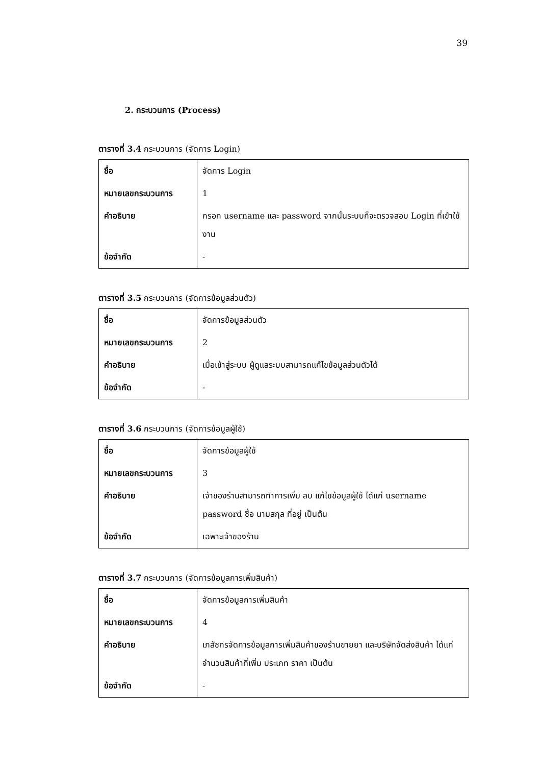39
2. กระบวนการ (Process)
ตารางที่ 3.4 กระบวนการ (จัดการ Login)
| ชื่อ | จัดการ Login |
| หมายเลขกระบวนการ | 1 |
| คำอธิบาย | กรอก username และ password จากนั้นระบบก็จะตรวจสอบ Login ที่เข้าใช้งาน |
| ข้อจำกัด | - |
ตารางที่ 3.5 กระบวนการ (จัดการข้อมูลส่วนตัว)
| ชื่อ | จัดการข้อมูลส่วนตัว |
| หมายเลขกระบวนการ | 2 |
| คำอธิบาย | เมื่อเข้าสู่ระบบ ผู้ดูแลระบบสามารถแก้ไขข้อมูลส่วนตัวได้ |
| ข้อจำกัด | - |
ตารางที่ 3.6 กระบวนการ (จัดการข้อมูลผู้ใช้)
| ชื่อ | จัดการข้อมูลผู้ใช้ |
| หมายเลขกระบวนการ | 3 |
| คำอธิบาย | เจ้าของร้านสามารถทำการเพิ่ม ลบ แก้ไขข้อมูลผู้ใช้ ได้แก่ username password ชื่อ นามสกุล ที่อยู่ เป็นต้น |
| ข้อจำกัด | เฉพาะเจ้าของร้าน |
ตารางที่ 3.7 กระบวนการ (จัดการข้อมูลการเพิ่มสินค้า)
| ชื่อ | จัดการข้อมูลการเพิ่มสินค้า |
| หมายเลขกระบวนการ | 4 |
| คำอธิบาย | เภสัชกรจัดการข้อมูลการเพิ่มสินค้าของร้านขายยา และบริษัทจัดส่งสินค้า ได้แก่ จำนวนสินค้าที่เพิ่ม ประเภท ราคา เป็นต้น |
| ข้อจำกัด | - |